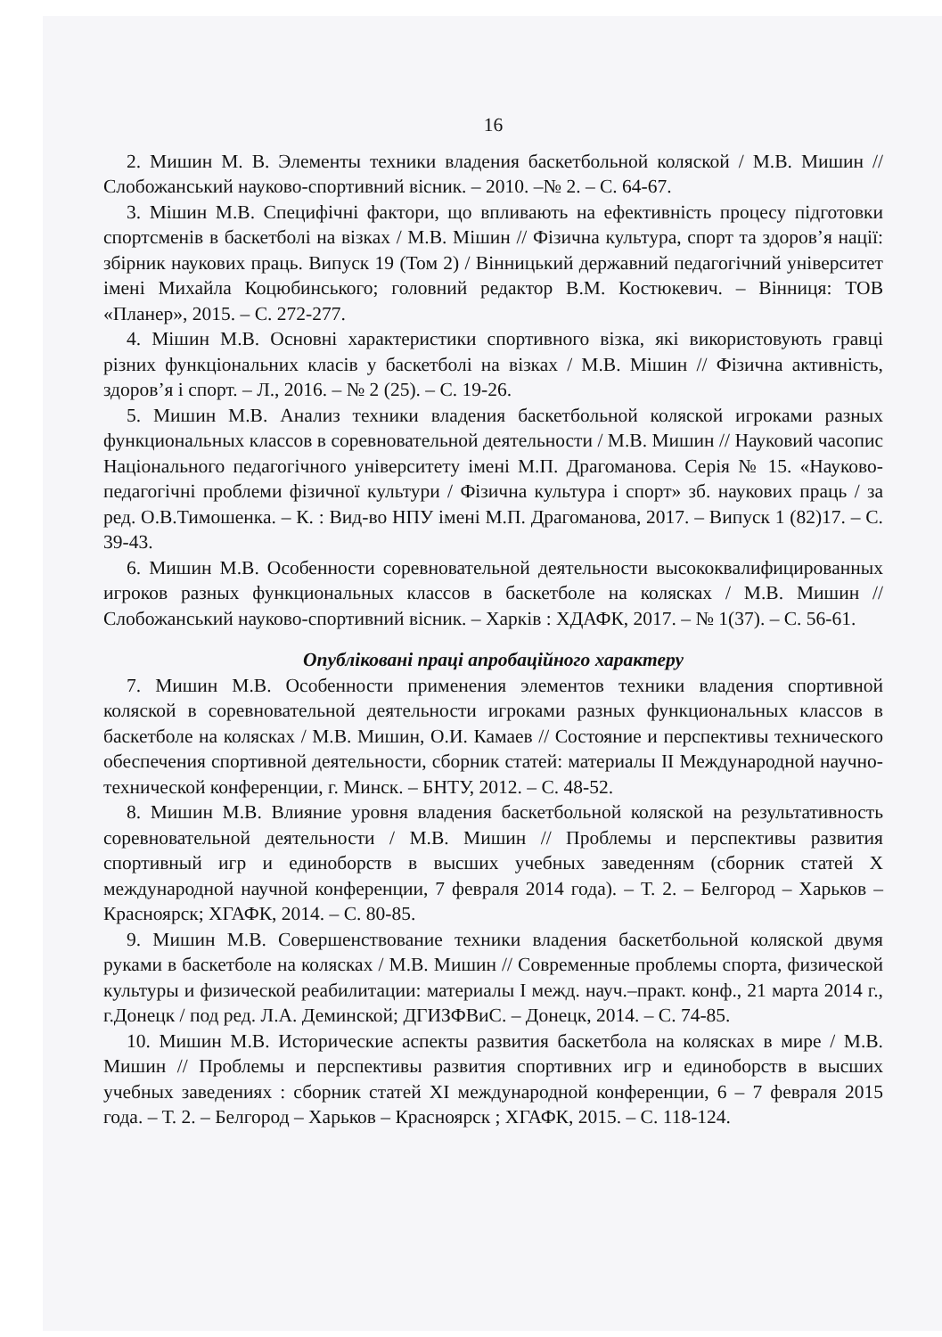16
2. Мишин М. В. Элементы техники владения баскетбольной коляской / М.В. Мишин // Слобожанський науково-спортивний вісник. – 2010. –№ 2. – С. 64-67.
3. Мішин М.В. Специфічні фактори, що впливають на ефективність процесу підготовки спортсменів в баскетболі на візках / М.В. Мішин // Фізична культура, спорт та здоров’я нації: збірник наукових праць. Випуск 19 (Том 2) / Вінницький державний педагогічний університет імені Михайла Коцюбинського; головний редактор В.М. Костюкевич. – Вінниця: ТОВ «Планер», 2015. – С. 272-277.
4. Мішин М.В. Основні характеристики спортивного візка, які використовують гравці різних функціональних класів у баскетболі на візках / М.В. Мішин // Фізична активність, здоров’я і спорт. – Л., 2016. – № 2 (25). – С. 19-26.
5. Мишин М.В. Анализ техники владения баскетбольной коляской игроками разных функциональных классов в соревновательной деятельности / М.В. Мишин // Науковий часопис Національного педагогічного університету імені М.П. Драгоманова. Серія № 15. «Науково-педагогічні проблеми фізичної культури / Фізична культура і спорт» зб. наукових праць / за ред. О.В.Тимошенка. – К. : Вид-во НПУ імені М.П. Драгоманова, 2017. – Випуск 1 (82)17. – С. 39-43.
6. Мишин М.В. Особенности соревновательной деятельности высококвалифицированных игроков разных функциональных классов в баскетболе на колясках / М.В. Мишин // Слобожанський науково-спортивний вісник. – Харків : ХДАФК, 2017. – № 1(37). – С. 56-61.
Опубліковані праці апробаційного характеру
7. Мишин М.В. Особенности применения элементов техники владения спортивной коляской в соревновательной деятельности игроками разных функциональных классов в баскетболе на колясках / М.В. Мишин, О.И. Камаев // Состояние и перспективы технического обеспечения спортивной деятельности, сборник статей: материалы II Международной научно-технической конференции, г. Минск. – БНТУ, 2012. – С. 48-52.
8. Мишин М.В. Влияние уровня владения баскетбольной коляской на результативность соревновательной деятельности / М.В. Мишин // Проблемы и перспективы развития спортивный игр и единоборств в высших учебных заведенням (сборник статей X международной научной конференции, 7 февраля 2014 года). – Т. 2. – Белгород – Харьков – Красноярск; ХГАФК, 2014. – С. 80-85.
9. Мишин М.В. Совершенствование техники владения баскетбольной коляской двумя руками в баскетболе на колясках / М.В. Мишин // Современные проблемы спорта, физической культуры и физической реабилитации: материалы I межд. науч.–практ. конф., 21 марта 2014 г., г.Донецк / под ред. Л.А. Деминской; ДГИЗФВиС. – Донецк, 2014. – С. 74-85.
10. Мишин М.В. Исторические аспекты развития баскетбола на колясках в мире / М.В. Мишин // Проблемы и перспективы развития спортивних игр и единоборств в высших учебных заведениях : сборник статей XI международной конференции, 6 – 7 февраля 2015 года. – Т. 2. – Белгород – Харьков – Красноярск ; ХГАФК, 2015. – С. 118-124.